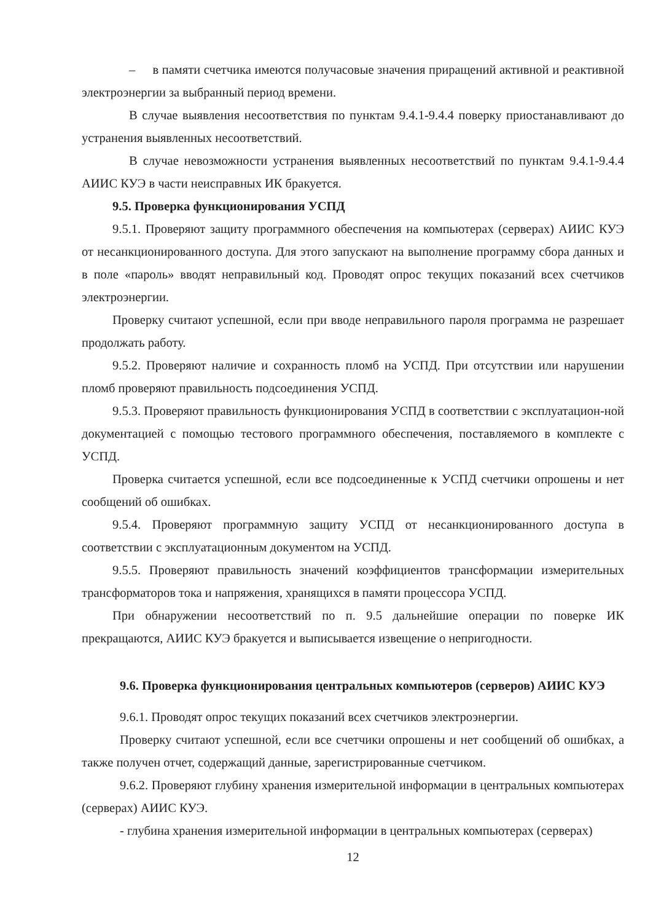– в памяти счетчика имеются получасовые значения приращений активной и реактивной электроэнергии за выбранный период времени.
В случае выявления несоответствия по пунктам 9.4.1-9.4.4 поверку приостанавливают до устранения выявленных несоответствий.
В случае невозможности устранения выявленных несоответствий по пунктам 9.4.1-9.4.4 АИИС КУЭ в части неисправных ИК бракуется.
9.5. Проверка функционирования УСПД
9.5.1. Проверяют защиту программного обеспечения на компьютерах (серверах) АИИС КУЭ от несанкционированного доступа. Для этого запускают на выполнение программу сбора данных и в поле «пароль» вводят неправильный код. Проводят опрос текущих показаний всех счетчиков электроэнергии.
Проверку считают успешной, если при вводе неправильного пароля программа не разрешает продолжать работу.
9.5.2. Проверяют наличие и сохранность пломб на УСПД. При отсутствии или нарушении пломб проверяют правильность подсоединения УСПД.
9.5.3. Проверяют правильность функционирования УСПД в соответствии с эксплуатацион-ной документацией с помощью тестового программного обеспечения, поставляемого в комплекте с УСПД.
Проверка считается успешной, если все подсоединенные к УСПД счетчики опрошены и нет сообщений об ошибках.
9.5.4. Проверяют программную защиту УСПД от несанкционированного доступа в соответствии с эксплуатационным документом на УСПД.
9.5.5. Проверяют правильность значений коэффициентов трансформации измерительных трансформаторов тока и напряжения, хранящихся в памяти процессора УСПД.
При обнаружении несоответствий по п. 9.5 дальнейшие операции по поверке ИК прекращаются, АИИС КУЭ бракуется и выписывается извещение о непригодности.
9.6. Проверка функционирования центральных компьютеров (серверов) АИИС КУЭ
9.6.1. Проводят опрос текущих показаний всех счетчиков электроэнергии.
Проверку считают успешной, если все счетчики опрошены и нет сообщений об ошибках, а также получен отчет, содержащий данные, зарегистрированные счетчиком.
9.6.2. Проверяют глубину хранения измерительной информации в центральных компьютерах (серверах) АИИС КУЭ.
- глубина хранения измерительной информации в центральных компьютерах (серверах)
12